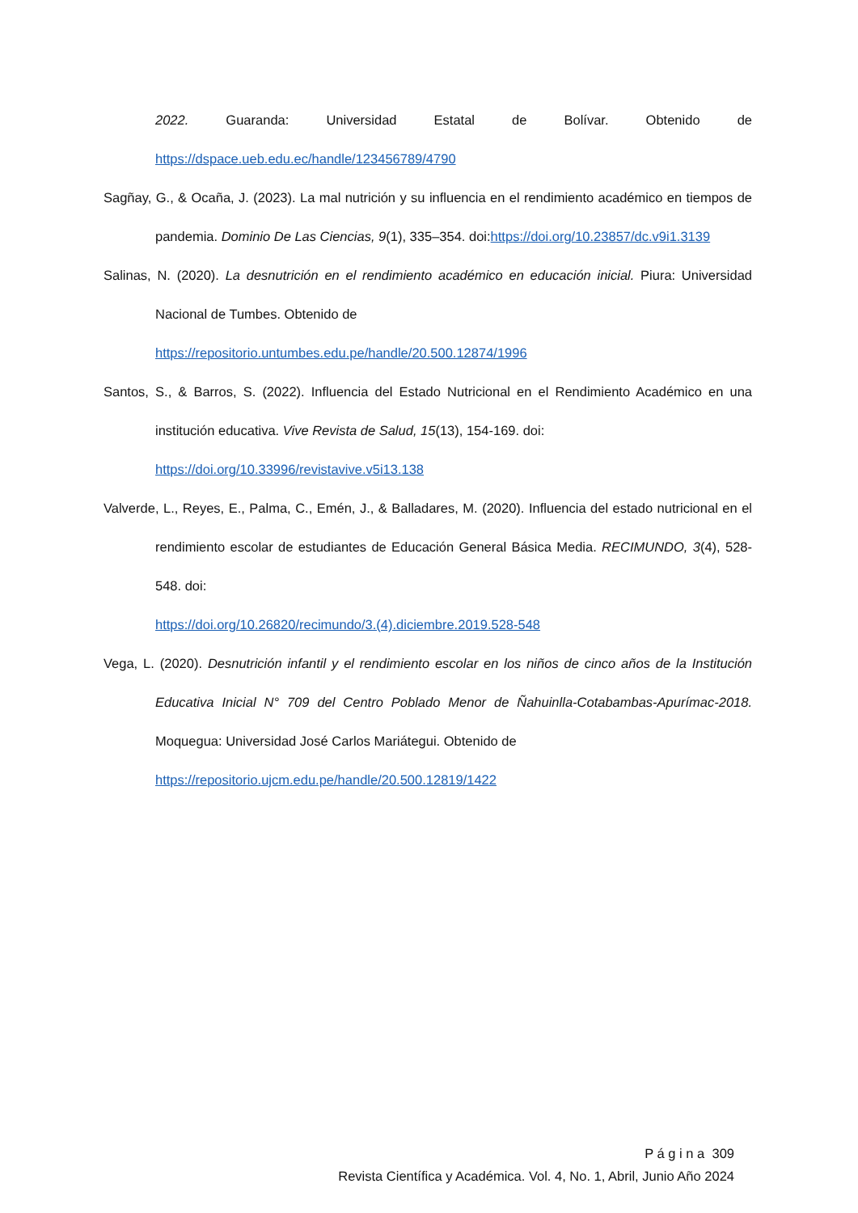2022. Guaranda: Universidad Estatal de Bolívar. Obtenido de https://dspace.ueb.edu.ec/handle/123456789/4790
Sagñay, G., & Ocaña, J. (2023). La mal nutrición y su influencia en el rendimiento académico en tiempos de pandemia. Dominio De Las Ciencias, 9(1), 335–354. doi:https://doi.org/10.23857/dc.v9i1.3139
Salinas, N. (2020). La desnutrición en el rendimiento académico en educación inicial. Piura: Universidad Nacional de Tumbes. Obtenido de
https://repositorio.untumbes.edu.pe/handle/20.500.12874/1996
Santos, S., & Barros, S. (2022). Influencia del Estado Nutricional en el Rendimiento Académico en una institución educativa. Vive Revista de Salud, 15(13), 154-169. doi:
https://doi.org/10.33996/revistavive.v5i13.138
Valverde, L., Reyes, E., Palma, C., Emén, J., & Balladares, M. (2020). Influencia del estado nutricional en el rendimiento escolar de estudiantes de Educación General Básica Media. RECIMUNDO, 3(4), 528-548. doi:
https://doi.org/10.26820/recimundo/3.(4).diciembre.2019.528-548
Vega, L. (2020). Desnutrición infantil y el rendimiento escolar en los niños de cinco años de la Institución Educativa Inicial N° 709 del Centro Poblado Menor de Ñahuinlla-Cotabambas-Apurímac-2018. Moquegua: Universidad José Carlos Mariátegui. Obtenido de
https://repositorio.ujcm.edu.pe/handle/20.500.12819/1422
P á g i n a 309
Revista Científica y Académica. Vol. 4, No. 1, Abril, Junio Año 2024